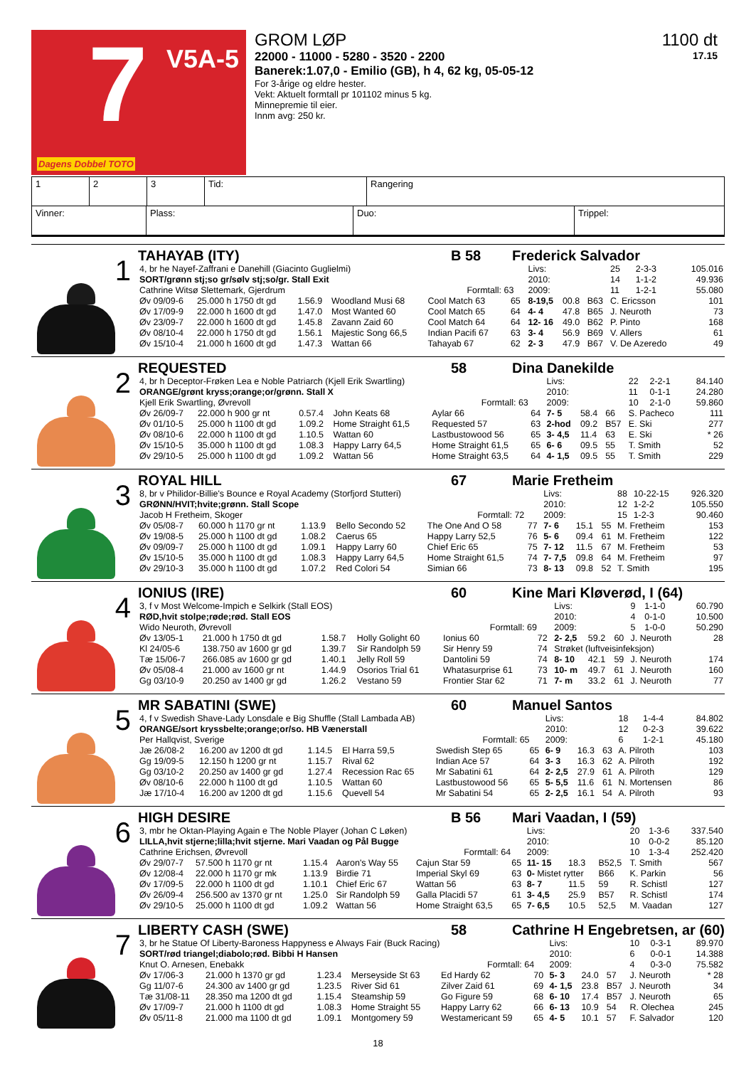7 V5A-5
Dagens Dobbel TOTO
GROM LØP
22000 - 11000 - 5280 - 3520 - 2200
Banerek:1.07,0 - Emilio (GB), h 4, 62 kg, 05-05-12
For 3-årige og eldre hester.
Vekt: Aktuelt formtall pr 101102 minus 5 kg.
Minnepremie til eier.
Innm avg: 250 kr.
1100 dt
17.15
| 1 | 2 | 3 | Tid: | Rangering |
| Vinner: | Plass: | Duo: | Trippel: |
1
TAHAYAB (ITY) B 58 Frederick Salvador
| 4, br he Nayef-Zaffrani e Danehill (Giacinto Guglielmi) | | | | | | | Livs: | | | 25 | 2-3-3 | 105.016 |
| SORT/grønn stj;so gr/sølv stj;so/gr. Stall Exit | | | | | | | 2010: | | | 14 | 1-1-2 | 49.936 |
| Cathrine Witsø Slettemark, Gjerdrum | | | | | Formtall: 63 | | 2009: | | | 11 | 1-2-1 | 55.080 |
| Øv 09/09-6 | 25.000 h 1750 dt gd | 1.56.9 | Woodland Musi 68 | Cool Match 63 | | 65 | 8-19,5 | 00.8 | B63 | C. Ericsson | | 101 |
| Øv 17/09-9 | 22.000 h 1600 dt gd | 1.47.0 | Most Wanted 60 | Cool Match 65 | | 64 | 4- 4 | 47.8 | B65 | J. Neuroth | | 73 |
| Øv 23/09-7 | 22.000 h 1600 dt gd | 1.45.8 | Zavann Zaid 60 | Cool Match 64 | | 64 | 12- 16 | 49.0 | B62 | P. Pinto | | 168 |
| Øv 08/10-4 | 22.000 h 1750 dt gd | 1.56.1 | Majestic Song 66,5 | Indian Pacifi 67 | | 63 | 3- 4 | 56.9 | B69 | V. Allers | | 61 |
| Øv 15/10-4 | 21.000 h 1600 dt gd | 1.47.3 | Wattan 66 | Tahayab 67 | | 62 | 2- 3 | 47.9 | B67 | V. De Azeredo | | 49 |
2
REQUESTED 58 Dina Danekilde
| 4, br h Deceptor-Frøken Lea e Noble Patriarch (Kjell Erik Swartling) | | | | | | | Livs: | | | 22 | 2-2-1 | 84.140 |
| ORANGE/grønt kryss;orange;or/grønn. Stall X | | | | | | | 2010: | | | 11 | 0-1-1 | 24.280 |
| Kjell Erik Swartling, Øvrevoll | | | | | Formtall: 63 | | 2009: | | | 10 | 2-1-0 | 59.860 |
| Øv 26/09-7 | 22.000 h 900 gr nt | 0.57.4 | John Keats 68 | Aylar 66 | | 64 | 7- 5 | 58.4 | 66 | S. Pacheco | | 111 |
| Øv 01/10-5 | 25.000 h 1100 dt gd | 1.09.2 | Home Straight 61,5 | Requested 57 | | 63 | 2-hod | 09.2 | B57 | E. Ski | | 277 |
| Øv 08/10-6 | 22.000 h 1100 dt gd | 1.10.5 | Wattan 60 | Lastbustowood 56 | | 65 | 3- 4,5 | 11.4 | 63 | E. Ski | | * 26 |
| Øv 15/10-5 | 35.000 h 1100 dt gd | 1.08.3 | Happy Larry 64,5 | Home Straight 61,5 | | 65 | 6- 6 | 09.5 | 55 | T. Smith | | 52 |
| Øv 29/10-5 | 25.000 h 1100 dt gd | 1.09.2 | Wattan 56 | Home Straight 63,5 | | 64 | 4- 1,5 | 09.5 | 55 | T. Smith | | 229 |
3
ROYAL HILL 67 Marie Fretheim
| 8, br v Philidor-Billie's Bounce e Royal Academy (Storfjord Stutteri) | | | | | | | Livs: | | | 88 | 10-22-15 | 926.320 |
| GRØNN/HVIT;hvite;grønn. Stall Scope | | | | | | | 2010: | | | 12 | 1-2-2 | 105.550 |
| Jacob H Fretheim, Skoger | | | | | Formtall: 72 | | 2009: | | | 15 | 1-2-3 | 90.460 |
| Øv 05/08-7 | 60.000 h 1170 gr nt | 1.13.9 | Bello Secondo 52 | The One And O 58 | | 77 | 7- 6 | 15.1 | 55 | M. Fretheim | | 153 |
| Øv 19/08-5 | 25.000 h 1100 dt gd | 1.08.2 | Caerus 65 | Happy Larry 52,5 | | 76 | 5- 6 | 09.4 | 61 | M. Fretheim | | 122 |
| Øv 09/09-7 | 25.000 h 1100 dt gd | 1.09.1 | Happy Larry 60 | Chief Eric 65 | | 75 | 7- 12 | 11.5 | 67 | M. Fretheim | | 53 |
| Øv 15/10-5 | 35.000 h 1100 dt gd | 1.08.3 | Happy Larry 64,5 | Home Straight 61,5 | | 74 | 7- 7,5 | 09.8 | 64 | M. Fretheim | | 97 |
| Øv 29/10-3 | 35.000 h 1100 dt gd | 1.07.2 | Red Colori 54 | Simian 66 | | 73 | 8- 13 | 09.8 | 52 | T. Smith | | 195 |
4
IONIUS (IRE) 60 Kine Mari Kløverød, I (64)
| 3, f v Most Welcome-Impich e Selkirk (Stall EOS) | | | | | | | Livs: | | | 9 | 1-1-0 | 60.790 |
| RØD,hvit stolpe;røde;rød. Stall EOS | | | | | | | 2010: | | | 4 | 0-1-0 | 10.500 |
| Wido Neuroth, Øvrevoll | | | | | Formtall: 69 | | 2009: | | | 5 | 1-0-0 | 50.290 |
| Øv 13/05-1 | 21.000 h 1750 dt gd | 1.58.7 | Holly Golight 60 | Ionius 60 | | 72 | 2- 2,5 | 59.2 | 60 | J. Neuroth | | 28 |
| Kl 24/05-6 | 138.750 av 1600 gr gd | 1.39.7 | Sir Randolph 59 | Sir Henry 59 | | 74 | Strøket (luftveisinfeksjon) | | | | | |
| Tæ 15/06-7 | 266.085 av 1600 gr gd | 1.40.1 | Jelly Roll 59 | Dantolini 59 | | 74 | 8- 10 | 42.1 | 59 | J. Neuroth | | 174 |
| Øv 05/08-4 | 21.000 av 1600 gr nt | 1.44.9 | Osorios Trial 61 | Whatasurprise 61 | | 73 | 10- m | 49.7 | 61 | J. Neuroth | | 160 |
| Gg 03/10-9 | 20.250 av 1400 gr gd | 1.26.2 | Vestano 59 | Frontier Star 62 | | 71 | 7- m | 33.2 | 61 | J. Neuroth | | 77 |
5
MR SABATINI (SWE) 60 Manuel Santos
| 4, f v Swedish Shave-Lady Lonsdale e Big Shuffle (Stall Lambada AB) | | | | | | | Livs: | | | 18 | 1-4-4 | 84.802 |
| ORANGE/sort kryssbelte;orange;or/so. HB Vænerstall | | | | | | | 2010: | | | 12 | 0-2-3 | 39.622 |
| Per Hallqvist, Sverige | | | | | Formtall: 65 | | 2009: | | | 6 | 1-2-1 | 45.180 |
| Jæ 26/08-2 | 16.200 av 1200 dt gd | 1.14.5 | El Harra 59,5 | Swedish Step 65 | | 65 | 6- 9 | 16.3 | 63 | A. Pilroth | | 103 |
| Gg 19/09-5 | 12.150 h 1200 gr nt | 1.15.7 | Rival 62 | Indian Ace 57 | | 64 | 3- 3 | 16.3 | 62 | A. Pilroth | | 192 |
| Gg 03/10-2 | 20.250 av 1400 gr gd | 1.27.4 | Recession Rac 65 | Mr Sabatini 61 | | 64 | 2- 2,5 | 27.9 | 61 | A. Pilroth | | 129 |
| Øv 08/10-6 | 22.000 h 1100 dt gd | 1.10.5 | Wattan 60 | Lastbustowood 56 | | 65 | 5- 5,5 | 11.6 | 61 | N. Mortensen | | 86 |
| Jæ 17/10-4 | 16.200 av 1200 dt gd | 1.15.6 | Quevell 54 | Mr Sabatini 54 | | 65 | 2- 2,5 | 16.1 | 54 | A. Pilroth | | 93 |
6
HIGH DESIRE B 56 Mari Vaadan, I (59)
| 3, mbr he Oktan-Playing Again e The Noble Player (Johan C Løken) | | | | | | | Livs: | | | 20 | 1-3-6 | 337.540 |
| LILLA,hvit stjerne;lilla;hvit stjerne. Mari Vaadan og Pål Bugge | | | | | | | 2010: | | | 10 | 0-0-2 | 85.120 |
| Cathrine Erichsen, Øvrevoll | | | | | Formtall: 64 | | 2009: | | | 10 | 1-3-4 | 252.420 |
| Øv 29/07-7 | 57.500 h 1170 gr nt | 1.15.4 | Aaron's Way 55 | Cajun Star 59 | | 65 | 11- 15 | 18.3 | B52,5 | T. Smith | | 567 |
| Øv 12/08-4 | 22.000 h 1170 gr mk | 1.13.9 | Birdie 71 | Imperial Skyl 69 | | 63 | 0- Mistet rytter | | B66 | K. Parkin | | 56 |
| Øv 17/09-5 | 22.000 h 1100 dt gd | 1.10.1 | Chief Eric 67 | Wattan 56 | | 63 | 8- 7 | 11.5 | 59 | R. Schistl | | 127 |
| Øv 26/09-4 | 256.500 av 1370 gr nt | 1.25.0 | Sir Randolph 59 | Galla Placidi 57 | | 61 | 3- 4,5 | 25.9 | B57 | R. Schistl | | 174 |
| Øv 29/10-5 | 25.000 h 1100 dt gd | 1.09.2 | Wattan 56 | Home Straight 63,5 | | 65 | 7- 6,5 | 10.5 | 52,5 | M. Vaadan | | 127 |
7
LIBERTY CASH (SWE) 58 Cathrine H Engebretsen, ar (60)
| 3, br he Statue Of Liberty-Baroness Happyness e Always Fair (Buck Racing) | | | | | | | Livs: | | | 10 | 0-3-1 | 89.970 |
| SORT/rød triangel;diabolo;rød. Bibbi H Hansen | | | | | | | 2010: | | | 6 | 0-0-1 | 14.388 |
| Knut O. Arnesen, Enebakk | | | | | Formtall: 64 | | 2009: | | | 4 | 0-3-0 | 75.582 |
| Øv 17/06-3 | 21.000 h 1370 gr gd | 1.23.4 | Merseyside St 63 | Ed Hardy 62 | | 70 | 5- 3 | 24.0 | 57 | J. Neuroth | | * 28 |
| Gg 11/07-6 | 24.300 av 1400 gr gd | 1.23.5 | River Sid 61 | Zilver Zaid 61 | | 69 | 4- 1,5 | 23.8 | B57 | J. Neuroth | | 34 |
| Tæ 31/08-11 | 28.350 ma 1200 dt gd | 1.15.4 | Steamship 59 | Go Figure 59 | | 68 | 6- 10 | 17.4 | B57 | J. Neuroth | | 65 |
| Øv 17/09-7 | 21.000 h 1100 dt gd | 1.08.3 | Home Straight 55 | Happy Larry 62 | | 66 | 6- 13 | 10.9 | 54 | R. Olechea | | 245 |
| Øv 05/11-8 | 21.000 ma 1100 dt gd | 1.09.1 | Montgomery 59 | Westamericant 59 | | 65 | 4- 5 | 10.1 | 57 | F. Salvador | | 120 |
18